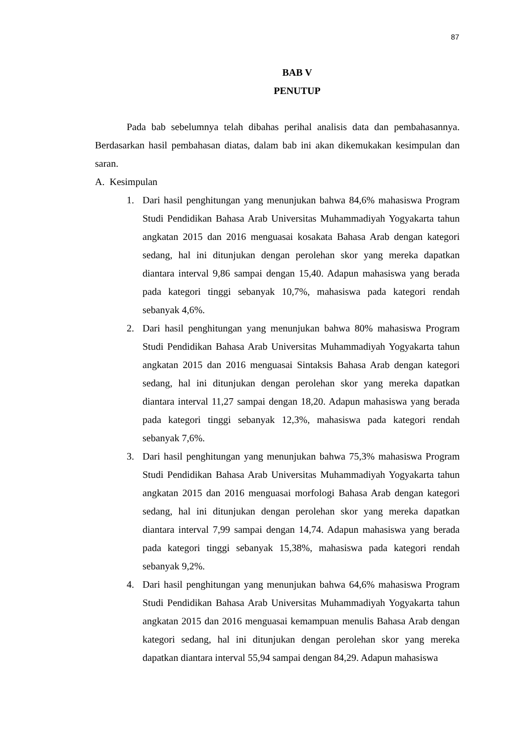87
BAB V
PENUTUP
Pada bab sebelumnya telah dibahas perihal analisis data dan pembahasannya. Berdasarkan hasil pembahasan diatas, dalam bab ini akan dikemukakan kesimpulan dan saran.
A. Kesimpulan
1. Dari hasil penghitungan yang menunjukan bahwa 84,6% mahasiswa Program Studi Pendidikan Bahasa Arab Universitas Muhammadiyah Yogyakarta tahun angkatan 2015 dan 2016 menguasai kosakata Bahasa Arab dengan kategori sedang, hal ini ditunjukan dengan perolehan skor yang mereka dapatkan diantara interval 9,86 sampai dengan 15,40. Adapun mahasiswa yang berada pada kategori tinggi sebanyak 10,7%, mahasiswa pada kategori rendah sebanyak 4,6%.
2. Dari hasil penghitungan yang menunjukan bahwa 80% mahasiswa Program Studi Pendidikan Bahasa Arab Universitas Muhammadiyah Yogyakarta tahun angkatan 2015 dan 2016 menguasai Sintaksis Bahasa Arab dengan kategori sedang, hal ini ditunjukan dengan perolehan skor yang mereka dapatkan diantara interval 11,27 sampai dengan 18,20. Adapun mahasiswa yang berada pada kategori tinggi sebanyak 12,3%, mahasiswa pada kategori rendah sebanyak 7,6%.
3. Dari hasil penghitungan yang menunjukan bahwa 75,3% mahasiswa Program Studi Pendidikan Bahasa Arab Universitas Muhammadiyah Yogyakarta tahun angkatan 2015 dan 2016 menguasai morfologi Bahasa Arab dengan kategori sedang, hal ini ditunjukan dengan perolehan skor yang mereka dapatkan diantara interval 7,99 sampai dengan 14,74. Adapun mahasiswa yang berada pada kategori tinggi sebanyak 15,38%, mahasiswa pada kategori rendah sebanyak 9,2%.
4. Dari hasil penghitungan yang menunjukan bahwa 64,6% mahasiswa Program Studi Pendidikan Bahasa Arab Universitas Muhammadiyah Yogyakarta tahun angkatan 2015 dan 2016 menguasai kemampuan menulis Bahasa Arab dengan kategori sedang, hal ini ditunjukan dengan perolehan skor yang mereka dapatkan diantara interval 55,94 sampai dengan 84,29. Adapun mahasiswa